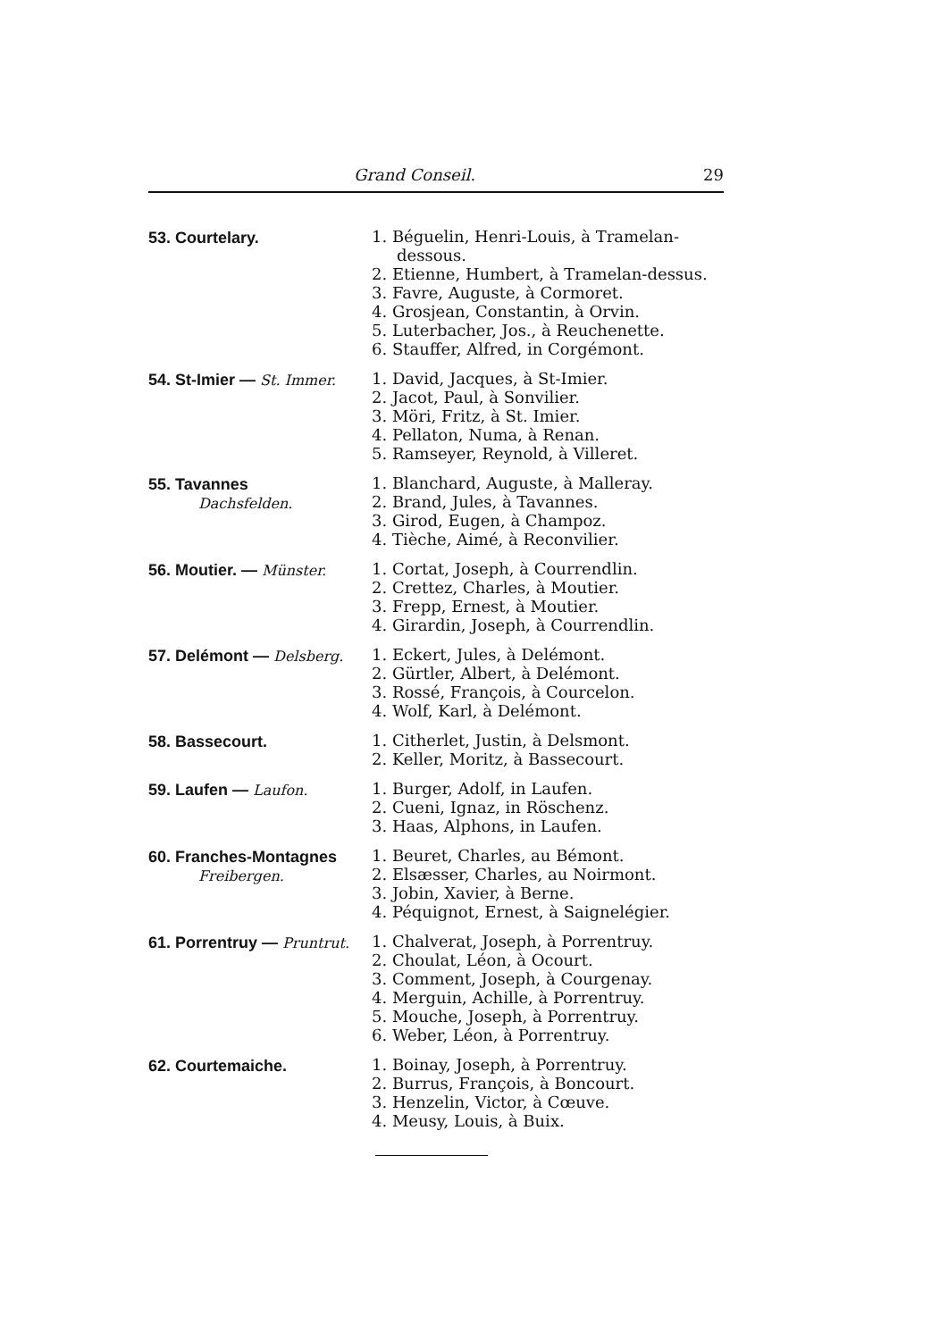Grand Conseil. 29
53. Courtelary.
1. Béguelin, Henri-Louis, à Tramelan-dessous.
2. Etienne, Humbert, à Tramelan-dessus.
3. Favre, Auguste, à Cormoret.
4. Grosjean, Constantin, à Orvin.
5. Luterbacher, Jos., à Reuchenette.
6. Stauffer, Alfred, in Corgémont.
54. St-Imier — St. Immer.
1. David, Jacques, à St-Imier.
2. Jacot, Paul, à Sonvilier.
3. Möri, Fritz, à St. Imier.
4. Pellaton, Numa, à Renan.
5. Ramseyer, Reynold, à Villeret.
55. Tavannes
Dachsfelden.
1. Blanchard, Auguste, à Malleray.
2. Brand, Jules, à Tavannes.
3. Girod, Eugen, à Champoz.
4. Tièche, Aimé, à Reconvilier.
56. Moutier. — Münster.
1. Cortat, Joseph, à Courrendlin.
2. Crettez, Charles, à Moutier.
3. Frepp, Ernest, à Moutier.
4. Girardin, Joseph, à Courrendlin.
57. Delémont — Delsberg.
1. Eckert, Jules, à Delémont.
2. Gürtler, Albert, à Delémont.
3. Rossé, François, à Courcelon.
4. Wolf, Karl, à Delémont.
58. Bassecourt.
1. Citherlet, Justin, à Delsmont.
2. Keller, Moritz, à Bassecourt.
59. Laufen — Laufon.
1. Burger, Adolf, in Laufen.
2. Cueni, Ignaz, in Röschenz.
3. Haas, Alphons, in Laufen.
60. Franches-Montagnes
Freibergen.
1. Beuret, Charles, au Bémont.
2. Elsæsser, Charles, au Noirmont.
3. Jobin, Xavier, à Berne.
4. Péquignot, Ernest, à Saignelégier.
61. Porrentruy — Pruntrut.
1. Chalverat, Joseph, à Porrentruy.
2. Choulat, Léon, à Ocourt.
3. Comment, Joseph, à Courgenay.
4. Merguin, Achille, à Porrentruy.
5. Mouche, Joseph, à Porrentruy.
6. Weber, Léon, à Porrentruy.
62. Courtemaiche.
1. Boinay, Joseph, à Porrentruy.
2. Burrus, François, à Boncourt.
3. Henzelin, Victor, à Cœuve.
4. Meusy, Louis, à Buix.